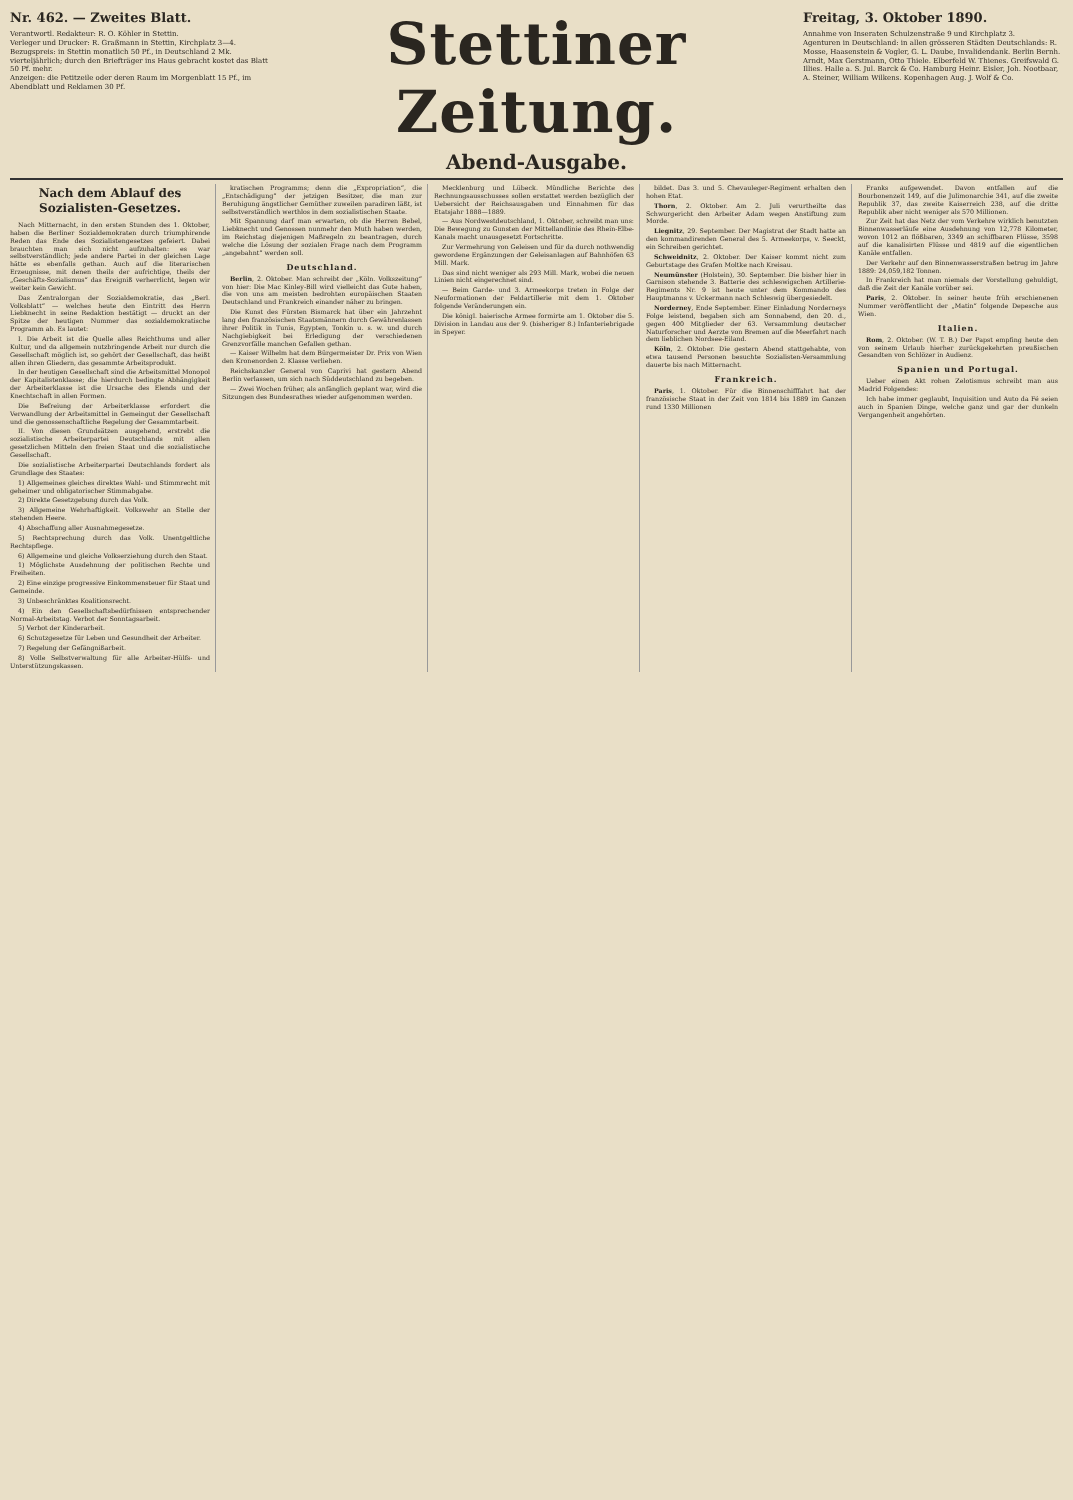Nr. 462. — Zweites Blatt.
Verantwortl. Redakteur: R. O. Köhler in Stettin.
Verleger und Drucker: R. Graßmann in Stettin, Kirchplatz 3—4.
Bezugspreis: in Stettin monatlich 50 Pf., in Deutschland 2 Mk. vierteljährlich; durch den Briefträger ins Haus gebracht kostet das Blatt 50 Pf. mehr.
Anzeigen: die Petitzeile oder deren Raum im Morgenblatt 15 Pf., im Abendblatt und Reklamen 30 Pf.
Stettiner Zeitung.
Abend-Ausgabe.
Freitag, 3. Oktober 1890.
Annahme von Inseraten Schulzenstraße 9 und Kirchplatz 3.
Agenturen in Deutschland: in allen grösseren Städten Deutschlands: R. Mosse, Haasenstein & Vogler, G. L. Daube, Invalidendank. Berlin Bernh. Arndt, Max Gerstmann, Otto Thiele. Elberfeld W. Thienes. Greifswald G. Illies. Halle a. S. Jul. Barck & Co. Hamburg Heinr. Eisler, Joh. Nootbaar, A. Steiner, William Wilkens. Kopenhagen Aug. J. Wolf & Co.
Nach dem Ablauf des Sozialisten-Gesetzes.
Nach Mitternacht, in den ersten Stunden des 1. Oktober, haben die Berliner Sozialdemokraten durch triumphirende Reden das Ende des Sozialistengesetzes gefeiert. Dabei brauchten man sich nicht aufzuhalten: es war selbstverständlich; jede andere Partei in der gleichen Lage hätte es ebenfalls gethan. Auch auf die literarischen Erzeugnisse, mit denen theils der aufrichtige, theils der „Geschäfts-Sozialismus“ das Ereigniß verherrlicht, legen wir weiter kein Gewicht.
Das Zentralorgan der Sozialdemokratie, das „Berl. Volksblatt“ — welches heute den Eintritt des Herrn Liebknecht in seine Redaktion bestätigt — druckt an der Spitze der heutigen Nummer das sozialdemokratische Programm ab. Es lautet:
I. Die Arbeit ist die Quelle alles Reichthums und aller Kultur, und da allgemein nutzbringende Arbeit nur durch die Gesellschaft möglich ist, so gehört der Gesellschaft, das heißt allen ihren Gliedern, das gesammte Arbeitsprodukt.
In der heutigen Gesellschaft sind die Arbeitsmittel Monopol der Kapitalistenklasse; die hierdurch bedingte Abhängigkeit der Arbeiterklasse ist die Ursache des Elends und der Knechtschaft in allen Formen.
Die Befreiung der Arbeiterklasse erfordert die Verwandlung der Arbeitsmittel in Gemeingut der Gesellschaft und die genossenschaftliche Regelung der Gesammtarbeit.
II. Von diesen Grundsätzen ausgehend, erstrebt die sozialistische Arbeiterpartei Deutschlands mit allen gesetzlichen Mitteln den freien Staat und die sozialistische Gesellschaft.
Die sozialistische Arbeiterpartei Deutschlands fordert als Grundlage des Staates:
1) Allgemeines gleiches direktes Wahl- und Stimmrecht mit geheimer und obligatorischer Stimmabgabe.
2) Direkte Gesetzgebung durch das Volk.
3) Allgemeine Wehrhaftigkeit. Volkswehr an Stelle der stehenden Heere.
4) Abschaffung aller Ausnahmegesetze.
5) Rechtsprechung durch das Volk. Unentgeltliche Rechtspflege.
6) Allgemeine und gleiche Volkserziehung durch den Staat.
1) Möglichste Ausdehnung der politischen Rechte und Freiheiten.
2) Eine einzige progressive Einkommensteuer für Staat und Gemeinde.
3) Unbeschränktes Koalitionsrecht.
4) Ein den Gesellschaftsbedürfnissen entsprechender Normal-Arbeitstag. Verbot der Sonntagsarbeit.
5) Verbot der Kinderarbeit.
6) Schutzgesetze für Leben und Gesundheit der Arbeiter.
7) Regelung der Gefängnißarbeit.
8) Volle Selbstverwaltung für alle Arbeiter-Hülfs- und Unterstützungskassen.
kratischen Programms; denn die „Expropriation“, die „Entschädigung“ der jetzigen Besitzer, die man zur Beruhigung ängstlicher Gemüther zuweilen paradiren läßt, ist selbstverständlich werthlos in dem sozialistischen Staate.
Mit Spannung darf man erwarten, ob die Herren Bebel, Liebknecht und Genossen nunmehr den Muth haben werden, im Reichstag diejenigen Maßregeln zu beantragen, durch welche die Lösung der sozialen Frage nach dem Programm „angebahnt“ werden soll.
Deutschland.
Berlin, 2. Oktober. Man schreibt der „Köln. Volkszeitung“ von hier: Die Mac Kinley-Bill wird vielleicht das Gute haben, die von uns am meisten bedrohten europäischen Staaten Deutschland und Frankreich einander näher zu bringen.
Die Kunst des Fürsten Bismarck hat über ein Jahrzehnt lang den französischen Staatsmännern durch Gewährenlassen ihrer Politik in Tunis, Egypten, Tonkin u. s. w. und durch Nachgiebigkeit bei Erledigung der verschiedenen Grenzvorfälle manchen Gefallen gethan.
— Kaiser Wilhelm hat dem Bürgermeister Dr. Prix von Wien den Kronenorden 2. Klasse verliehen.
Reichskanzler General von Caprivi hat gestern Abend Berlin verlassen, um sich nach Süddeutschland zu begeben.
— Zwei Wochen früher, als anfänglich geplant war, wird die Sitzungen des Bundesrathes wieder aufgenommen werden.
Mecklenburg und Lübeck. Mündliche Berichte des Rechnungsausschusses sollen erstattet werden bezüglich der Uebersicht der Reichsausgaben und Einnahmen für das Etatsjahr 1888—1889.
— Aus Nordwestdeutschland, 1. Oktober, schreibt man uns: Die Bewegung zu Gunsten der Mittellandlinie des Rhein-Elbe-Kanals macht unausgesetzt Fortschritte.
Zur Vermehrung von Geleisen und für da durch nothwendig gewordene Ergänzungen der Geleisanlagen auf Bahnhöfen 63 Mill. Mark.
Das sind nicht weniger als 293 Mill. Mark, wobei die neuen Linien nicht eingerechnet sind.
— Beim Garde- und 3. Armeekorps treten in Folge der Neuformationen der Feldartillerie mit dem 1. Oktober folgende Veränderungen ein.
Die königl. baierische Armee formirte am 1. Oktober die 5. Division in Landau aus der 9. (bisheriger 8.) Infanteriebrigade in Speyer.
bildet. Das 3. und 5. Chevauleger-Regiment erhalten den hohen Etat.
Thorn, 2. Oktober. Am 2. Juli verurtheilte das Schwurgericht den Arbeiter Adam wegen Anstiftung zum Morde.
Liegnitz, 29. September. Der Magistrat der Stadt hatte an den kommandirenden General des 5. Armeekorps, v. Seeckt, ein Schreiben gerichtet.
Schweidnitz, 2. Oktober. Der Kaiser kommt nicht zum Geburtstage des Grafen Moltke nach Kreisau.
Neumünster (Holstein), 30. September. Die bisher hier in Garnison stehende 3. Batterie des schleswigschen Artillerie-Regiments Nr. 9 ist heute unter dem Kommando des Hauptmanns v. Uckermann nach Schleswig übergesiedelt.
Norderney, Ende September. Einer Einladung Norderneys Folge leistend, begaben sich am Sonnabend, den 20. d., gegen 400 Mitglieder der 63. Versammlung deutscher Naturforscher und Aerzte von Bremen auf die Meerfahrt nach dem lieblichen Nordsee-Eiland.
Köln, 2. Oktober. Die gestern Abend stattgehabte, von etwa tausend Personen besuchte Sozialisten-Versammlung dauerte bis nach Mitternacht.
Frankreich.
Paris, 1. Oktober. Für die Binnenschifffahrt hat der französische Staat in der Zeit von 1814 bis 1889 im Ganzen rund 1330 Millionen
Franks aufgewendet. Davon entfallen auf die Bourbonenzeit 149, auf die Julimonarchie 341, auf die zweite Republik 37, das zweite Kaiserreich 238, auf die dritte Republik aber nicht weniger als 570 Millionen.
Zur Zeit hat das Netz der vom Verkehre wirklich benutzten Binnenwasserläufe eine Ausdehnung von 12,778 Kilometer, wovon 1012 an flößbaren, 3349 an schiffbaren Flüsse, 3598 auf die kanalisirten Flüsse und 4819 auf die eigentlichen Kanäle entfallen.
Der Verkehr auf den Binnenwasserstraßen betrug im Jahre 1889: 24,059,182 Tonnen.
In Frankreich hat man niemals der Vorstellung gehuldigt, daß die Zeit der Kanäle vorüber sei.
Paris, 2. Oktober. In seiner heute früh erschienenen Nummer veröffentlicht der „Matin“ folgende Depesche aus Wien.
Italien.
Rom, 2. Oktober. (W. T. B.) Der Papst empfing heute den von seinem Urlaub hierher zurückgekehrten preußischen Gesandten von Schlözer in Audienz.
Spanien und Portugal.
Ueber einen Akt rohen Zelotismus schreibt man aus Madrid Folgendes:
Ich habe immer geglaubt, Inquisition und Auto da Fé seien auch in Spanien Dinge, welche ganz und gar der dunkeln Vergangenheit angehörten.